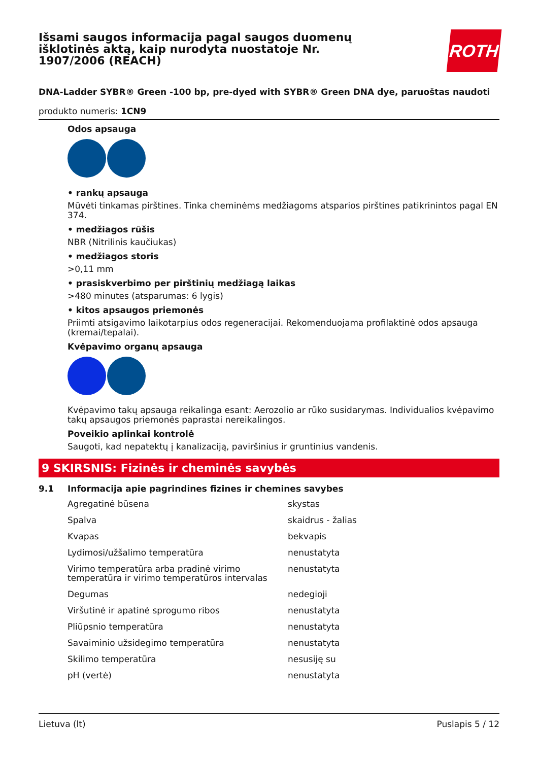Išsami saugos informacija pagal saugos duomenų išklotinės aktą, kaip nurodyta nuostatoje Nr. 1907/2006 (REACH)
ROTH
DNA-Ladder SYBR® Green -100 bp, pre-dyed with SYBR® Green DNA dye, paruoštas naudoti
produkto numeris: 1CN9
Odos apsauga
• rankų apsauga
Mūvėti tinkamas pirštines. Tinka cheminėms medžiagoms atsparios pirštines patikrinintos pagal EN 374.
• medžiagos rūšis
NBR (Nitrilinis kaučiukas)
• medžiagos storis
>0,11 mm
• prasiskverbimo per pirštinių medžiagą laikas
>480 minutes (atsparumas: 6 lygis)
• kitos apsaugos priemonės
Priimti atsigavimo laikotarpius odos regeneracijai. Rekomenduojama profilaktinė odos apsauga (kremai/tepalai).
Kvėpavimo organų apsauga
Kvėpavimo takų apsauga reikalinga esant: Aerozolio ar rūko susidarymas. Individualios kvėpavimo takų apsaugos priemonės paprastai nereikalingos.
Poveikio aplinkai kontrolė
Saugoti, kad nepatektų į kanalizaciją, paviršinius ir gruntinius vandenis.
9 SKIRSNIS: Fizinės ir cheminės savybės
9.1 Informacija apie pagrindines fizines ir chemines savybes
| Agregatinė būsena | skystas |
| Spalva | skaidrus - žalias |
| Kvapas | bekvapis |
| Lydimosi/užšalimo temperatūra | nenustatyta |
| Virimo temperatūra arba pradinė virimo temperatūra ir virimo temperatūros intervalas | nenustatyta |
| Degumas | nedegioji |
| Viršutinė ir apatinė sprogumo ribos | nenustatyta |
| Pliūpsnio temperatūra | nenustatyta |
| Savaiminio užsidegimo temperatūra | nenustatyta |
| Skilimo temperatūra | nesusiję su |
| pH (vertė) | nenustatyta |
Lietuva (lt) Puslapis 5 / 12